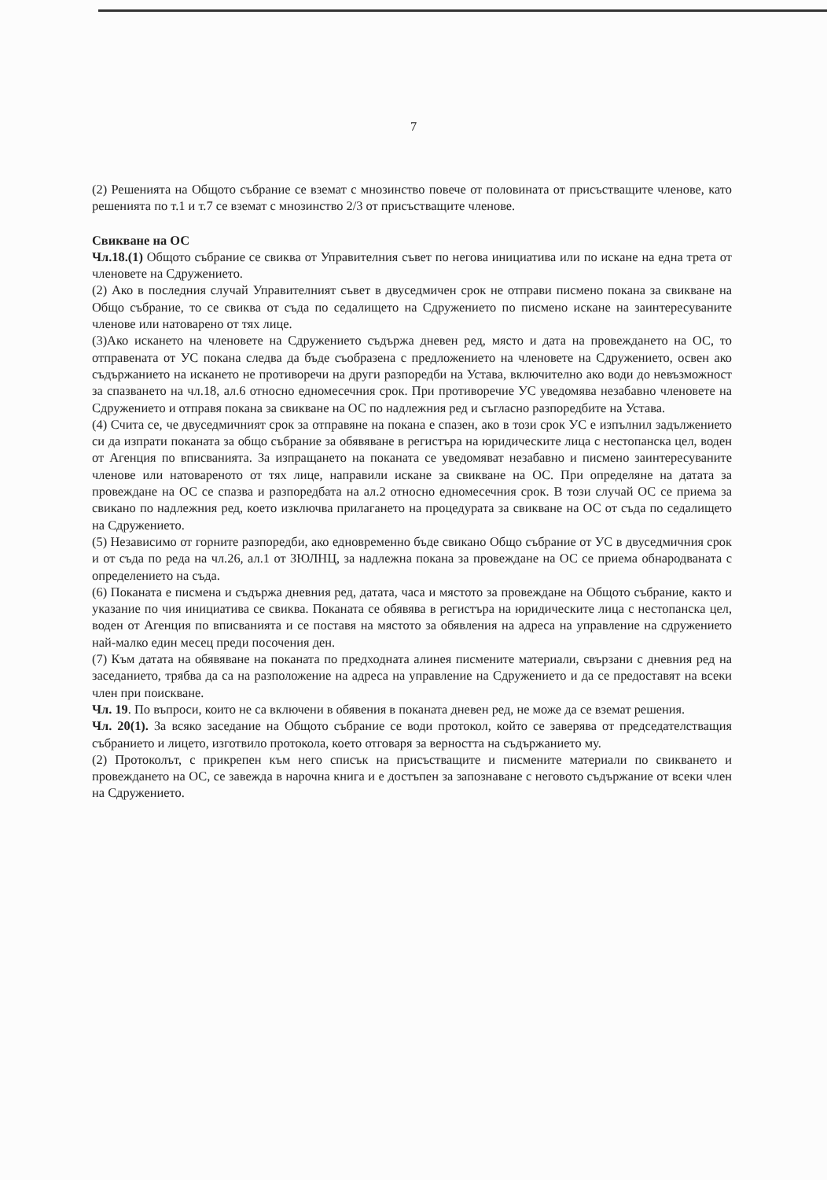7
(2) Решенията на Общото събрание се вземат с мнозинство повече от половината от присъстващите членове, като решенията по т.1 и т.7 се вземат с мнозинство 2/3 от присъстващите членове.
Свикване на ОС
Чл.18.(1) Общото събрание се свиква от Управителния съвет по негова инициатива или по искане на една трета от членовете на Сдружението.
(2) Ако в последния случай Управителният съвет в двуседмичен срок не отправи писмено покана за свикване на Общо събрание, то се свиква от съда по седалището на Сдружението по писмено искане на заинтересуваните членове или натоварено от тях лице.
(3)Ако искането на членовете на Сдружението съдържа дневен ред, място и дата на провеждането на ОС, то отправената от УС покана следва да бъде съобразена с предложението на членовете на Сдружението, освен ако съдържанието на искането не противоречи на други разпоредби на Устава, включително ако води до невъзможност за спазването на чл.18, ал.6 относно едномесечния срок. При противоречие УС уведомява незабавно членовете на Сдружението и отправя покана за свикване на ОС по надлежния ред и съгласно разпоредбите на Устава.
(4) Счита се, че двуседмичният срок за отправяне на покана е спазен, ако в този срок УС е изпълнил задължението си да изпрати поканата за общо събрание за обявяване в регистъра на юридическите лица с нестопанска цел, воден от Агенция по вписванията. За изпращането на поканата се уведомяват незабавно и писмено заинтересуваните членове или натовареното от тях лице, направили искане за свикване на ОС. При определяне на датата за провеждане на ОС се спазва и разпоредбата на ал.2 относно едномесечния срок. В този случай ОС се приема за свикано по надлежния ред, което изключва прилагането на процедурата за свикване на ОС от съда по седалището на Сдружението.
(5) Независимо от горните разпоредби, ако едновременно бъде свикано Общо събрание от УС в двуседмичния срок и от съда по реда на чл.26, ал.1 от ЗЮЛНЦ, за надлежна покана за провеждане на ОС се приема обнародваната с определението на съда.
(6) Поканата е писмена и съдържа дневния ред, датата, часа и мястото за провеждане на Общото събрание, както и указание по чия инициатива се свиква. Поканата се обявява в регистъра на юридическите лица с нестопанска цел, воден от Агенция по вписванията и се поставя на мястото за обявления на адреса на управление на сдружението най-малко един месец преди посочения ден.
(7) Към датата на обявяване на поканата по предходната алинея писмените материали, свързани с дневния ред на заседанието, трябва да са на разположение на адреса на управление на Сдружението и да се предоставят на всеки член при поискване.
Чл. 19. По въпроси, които не са включени в обявения в поканата дневен ред, не може да се вземат решения.
Чл. 20(1). За всяко заседание на Общото събрание се води протокол, който се заверява от председателстващия събранието и лицето, изготвило протокола, което отговаря за верността на съдържанието му.
(2) Протоколът, с прикрепен към него списък на присъстващите и писмените материали по свикването и провеждането на ОС, се завежда в нарочна книга и е достъпен за запознаване с неговото съдържание от всеки член на Сдружението.